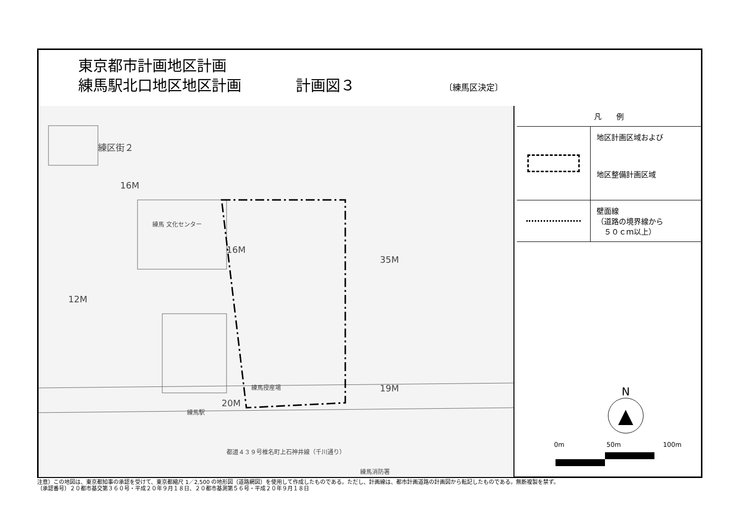東京都市計画地区計画
練馬駅北口地区地区計画 計画図３ 〔練馬区決定〕
練区街２
16M
練馬 文化センター
16M
12M
35M
19M
20M
練馬駅
練馬授産場
練馬消防署
都道４３９号椎名町上石神井線（千川通り）
凡　　例
地区計画区域および
地区整備計画区域
壁面線
（道路の境界線から
　５０ｃｍ以上）
N
▲
0m 50m 100m
注意）この地図は、東京都知事の承認を受けて、東京都縮尺 1／2,500 の地形図（道路網図）を使用して作成したものである。ただし、計画線は、都市計画道路の計画図から転記したものである。無断複製を禁ず。
（承認番号）２０都市基交第３６０号・平成２０年９月１８日、２０都市基測第５６号・平成２０年９月１８日